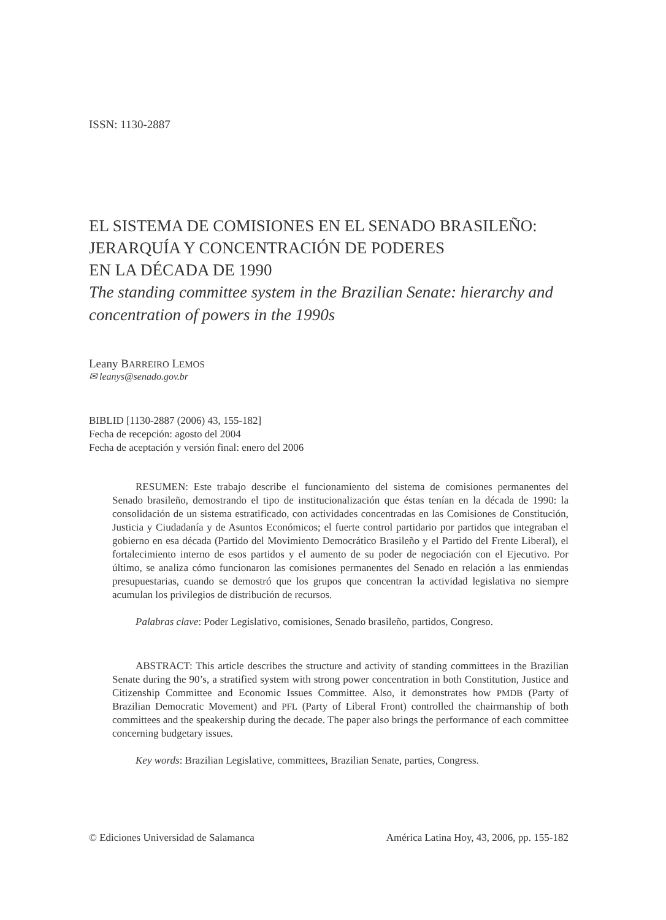ISSN: 1130-2887
EL SISTEMA DE COMISIONES EN EL SENADO BRASILEÑO:
JERARQUÍA Y CONCENTRACIÓN DE PODERES
EN LA DÉCADA DE 1990
The standing committee system in the Brazilian Senate: hierarchy and concentration of powers in the 1990s
Leany BARREIRO LEMOS
✉ leanys@senado.gov.br
BIBLID [1130-2887 (2006) 43, 155-182]
Fecha de recepción: agosto del 2004
Fecha de aceptación y versión final: enero del 2006
RESUMEN: Este trabajo describe el funcionamiento del sistema de comisiones permanentes del Senado brasileño, demostrando el tipo de institucionalización que éstas tenían en la década de 1990: la consolidación de un sistema estratificado, con actividades concentradas en las Comisiones de Constitución, Justicia y Ciudadanía y de Asuntos Económicos; el fuerte control partidario por partidos que integraban el gobierno en esa década (Partido del Movimiento Democrático Brasileño y el Partido del Frente Liberal), el fortalecimiento interno de esos partidos y el aumento de su poder de negociación con el Ejecutivo. Por último, se analiza cómo funcionaron las comisiones permanentes del Senado en relación a las enmiendas presupuestarias, cuando se demostró que los grupos que concentran la actividad legislativa no siempre acumulan los privilegios de distribución de recursos.
Palabras clave: Poder Legislativo, comisiones, Senado brasileño, partidos, Congreso.
ABSTRACT: This article describes the structure and activity of standing committees in the Brazilian Senate during the 90’s, a stratified system with strong power concentration in both Constitution, Justice and Citizenship Committee and Economic Issues Committee. Also, it demonstrates how PMDB (Party of Brazilian Democratic Movement) and PFL (Party of Liberal Front) controlled the chairmanship of both committees and the speakership during the decade. The paper also brings the performance of each committee concerning budgetary issues.
Key words: Brazilian Legislative, committees, Brazilian Senate, parties, Congress.
© Ediciones Universidad de Salamanca América Latina Hoy, 43, 2006, pp. 155-182